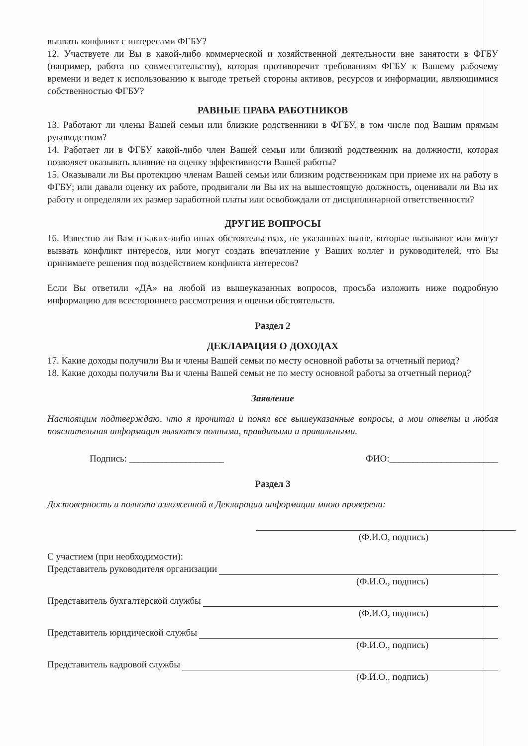вызвать конфликт с интересами ФГБУ?
12. Участвуете ли Вы в какой-либо коммерческой и хозяйственной деятельности вне занятости в ФГБУ (например, работа по совместительству), которая противоречит требованиям ФГБУ к Вашему рабочему времени и ведет к использованию к выгоде третьей стороны активов, ресурсов и информации, являющимися собственностью ФГБУ?
РАВНЫЕ ПРАВА РАБОТНИКОВ
13. Работают ли члены Вашей семьи или близкие родственники в ФГБУ, в том числе под Вашим прямым руководством?
14. Работает ли в ФГБУ какой-либо член Вашей семьи или близкий родственник на должности, которая позволяет оказывать влияние на оценку эффективности Вашей работы?
15. Оказывали ли Вы протекцию членам Вашей семьи или близким родственникам при приеме их на работу в ФГБУ; или давали оценку их работе, продвигали ли Вы их на вышестоящую должность, оценивали ли Вы их работу и определяли их размер заработной платы или освобождали от дисциплинарной ответственности?
ДРУГИЕ ВОПРОСЫ
16. Известно ли Вам о каких-либо иных обстоятельствах, не указанных выше, которые вызывают или могут вызвать конфликт интересов, или могут создать впечатление у Ваших коллег и руководителей, что Вы принимаете решения под воздействием конфликта интересов?
Если Вы ответили «ДА» на любой из вышеуказанных вопросов, просьба изложить ниже подробную информацию для всестороннего рассмотрения и оценки обстоятельств.
Раздел 2
ДЕКЛАРАЦИЯ О ДОХОДАХ
17. Какие доходы получили Вы и члены Вашей семьи по месту основной работы за отчетный период?
18. Какие доходы получили Вы и члены Вашей семьи не по месту основной работы за отчетный период?
Заявление
Настоящим подтверждаю, что я прочитал и понял все вышеуказанные вопросы, а мои ответы и любая пояснительная информация являются полными, правдивыми и правильными.
Подпись: ____________________ ФИО:_______________________
Раздел 3
Достоверность и полнота изложенной в Декларации информации мною проверена:
(Ф.И.О, подпись)
С участием (при необходимости):
Представитель руководителя организации
(Ф.И.О., подпись)
Представитель бухгалтерской службы
(Ф.И.О, подпись)
Представитель юридической службы
(Ф.И.О., подпись)
Представитель кадровой службы
(Ф.И.О., подпись)